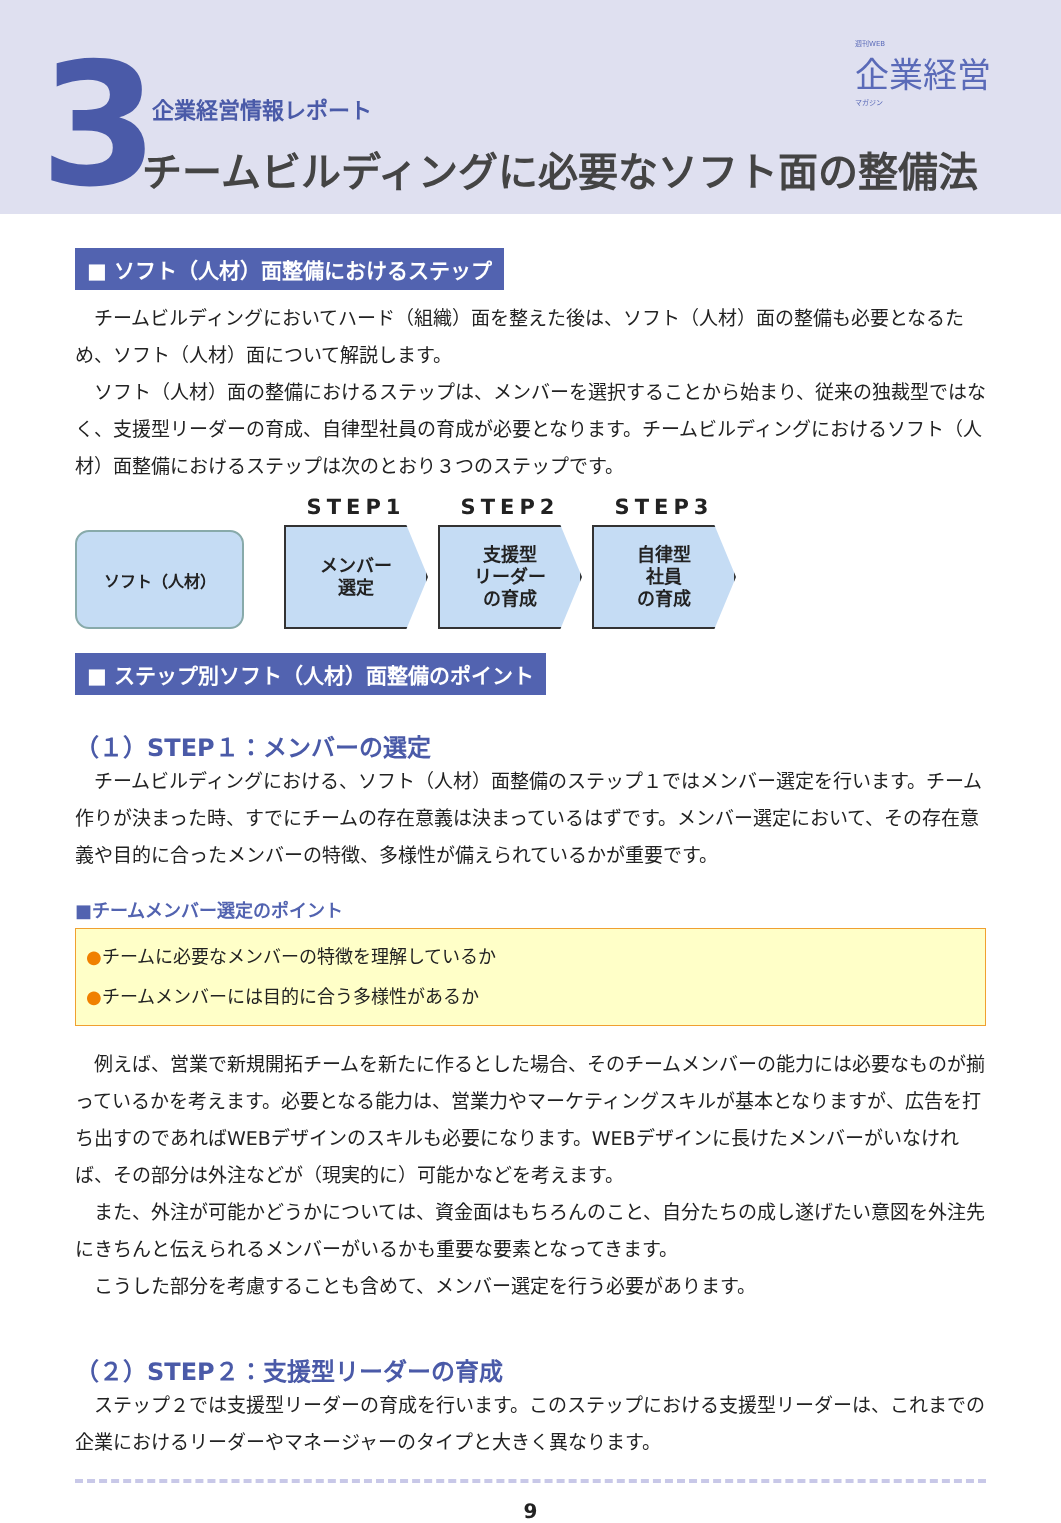3 週刊WEB
企業経営
マガジン
企業経営情報レポート
チームビルディングに必要なソフト面の整備法
■ ソフト（人材）面整備におけるステップ
チームビルディングにおいてハード（組織）面を整えた後は、ソフト（人材）面の整備も必要となるため、ソフト（人材）面について解説します。
ソフト（人材）面の整備におけるステップは、メンバーを選択することから始まり、従来の独裁型ではなく、支援型リーダーの育成、自律型社員の育成が必要となります。チームビルディングにおけるソフト（人材）面整備におけるステップは次のとおり３つのステップです。
ソフト（人材）
STEP1
メンバー
選定
STEP2
支援型
リーダー
の育成
STEP3
自律型
社員
の育成
■ ステップ別ソフト（人材）面整備のポイント
（１）STEP１：メンバーの選定
チームビルディングにおける、ソフト（人材）面整備のステップ１ではメンバー選定を行います。チーム作りが決まった時、すでにチームの存在意義は決まっているはずです。メンバー選定において、その存在意義や目的に合ったメンバーの特徴、多様性が備えられているかが重要です。
■チームメンバー選定のポイント
●チームに必要なメンバーの特徴を理解しているか
●チームメンバーには目的に合う多様性があるか
例えば、営業で新規開拓チームを新たに作るとした場合、そのチームメンバーの能力には必要なものが揃っているかを考えます。必要となる能力は、営業力やマーケティングスキルが基本となりますが、広告を打ち出すのであればWEBデザインのスキルも必要になります。WEBデザインに長けたメンバーがいなければ、その部分は外注などが（現実的に）可能かなどを考えます。
また、外注が可能かどうかについては、資金面はもちろんのこと、自分たちの成し遂げたい意図を外注先にきちんと伝えられるメンバーがいるかも重要な要素となってきます。
こうした部分を考慮することも含めて、メンバー選定を行う必要があります。
（２）STEP２：支援型リーダーの育成
ステップ２では支援型リーダーの育成を行います。このステップにおける支援型リーダーは、これまでの企業におけるリーダーやマネージャーのタイプと大きく異なります。
9